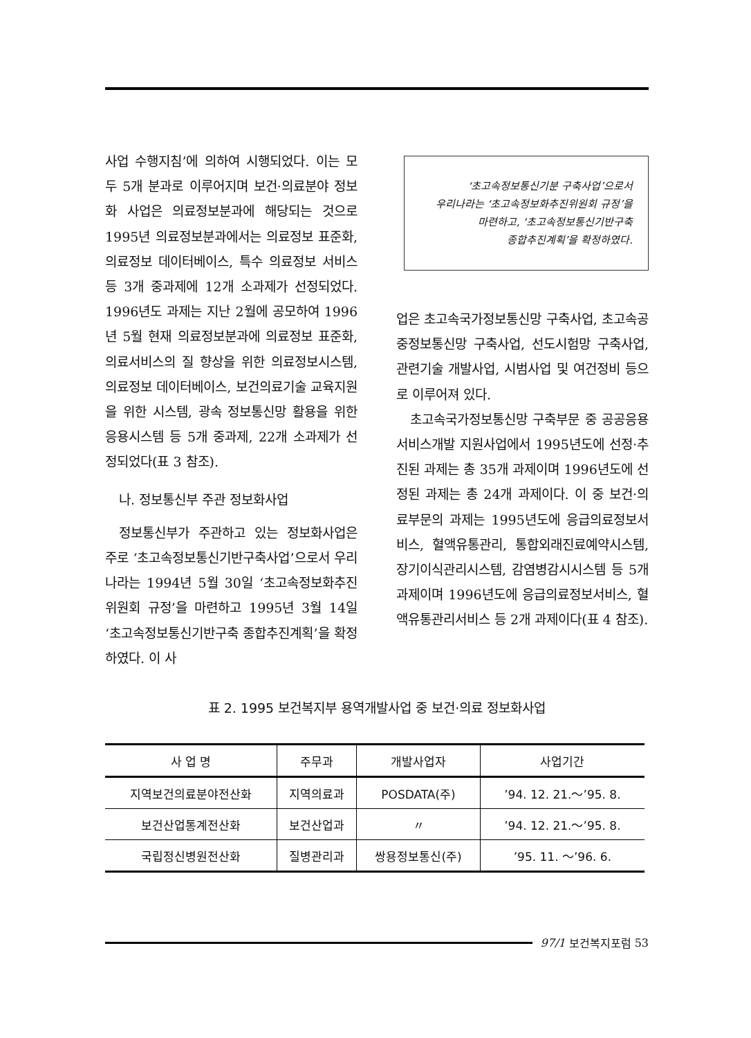사업 수행지침’에 의하여 시행되었다. 이는 모두 5개 분과로 이루어지며 보건·의료분야 정보화 사업은 의료정보분과에 해당되는 것으로 1995년 의료정보분과에서는 의료정보 표준화, 의료정보 데이터베이스, 특수 의료정보 서비스 등 3개 중과제에 12개 소과제가 선정되었다. 1996년도 과제는 지난 2월에 공모하여 1996년 5월 현재 의료정보분과에 의료정보 표준화, 의료서비스의 질 향상을 위한 의료정보시스템, 의료정보 데이터베이스, 보건의료기술 교육지원을 위한 시스템, 광속 정보통신망 활용을 위한 응용시스템 등 5개 중과제, 22개 소과제가 선정되었다(표 3 참조).
나. 정보통신부 주관 정보화사업
정보통신부가 주관하고 있는 정보화사업은 주로 ‘초고속정보통신기반구축사업’으로서 우리나라는 1994년 5월 30일 ‘초고속정보화추진위원회 규정’을 마련하고 1995년 3월 14일 ‘초고속정보통신기반구축 종합추진계획’을 확정하였다. 이 사
‘초고속정보통신기분 구축사업’으로서
우리나라는 ‘초고속정보화추진위원회 규정’을
마련하고, ‘초고속정보통신기반구축
종합추진계획’을 확정하였다.
업은 초고속국가정보통신망 구축사업, 초고속공중정보통신망 구축사업, 선도시험망 구축사업, 관련기술 개발사업, 시범사업 및 여건정비 등으로 이루어져 있다.
초고속국가정보통신망 구축부문 중 공공응용서비스개발 지원사업에서 1995년도에 선정·추진된 과제는 총 35개 과제이며 1996년도에 선정된 과제는 총 24개 과제이다. 이 중 보건·의료부문의 과제는 1995년도에 응급의료정보서비스, 혈액유통관리, 통합외래진료예약시스템, 장기이식관리시스템, 감염병감시시스템 등 5개 과제이며 1996년도에 응급의료정보서비스, 혈액유통관리서비스 등 2개 과제이다(표 4 참조).
표 2. 1995 보건복지부 용역개발사업 중 보건·의료 정보화사업
| 사 업 명 | 주무과 | 개발사업자 | 사업기간 |
| --- | --- | --- | --- |
| 지역보건의료분야전산화 | 지역의료과 | POSDATA(주) | ’94. 12. 21.～’95. 8. |
| 보건산업통계전산화 | 보건산업과 | 〃 | ’94. 12. 21.～’95. 8. |
| 국립정신병원전산화 | 질병관리과 | 쌍용정보통신(주) | ’95. 11. ～’96. 6. |
97/1 보건복지포럼 53